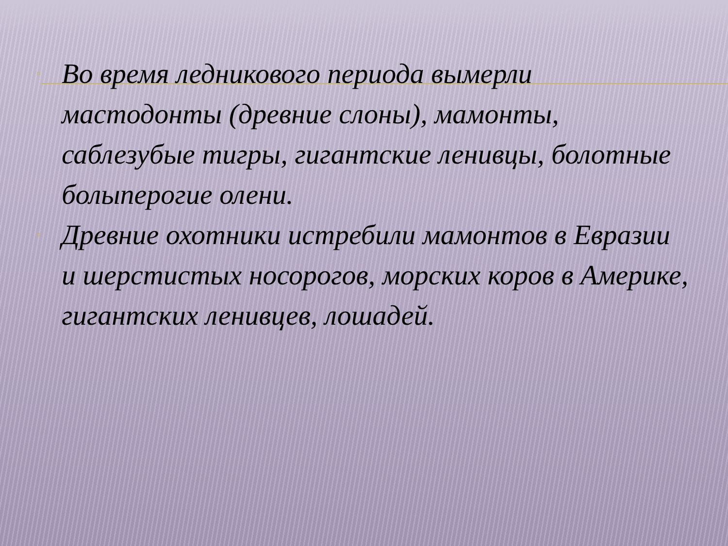▫ Во время ледникового периода вымерли мастодонты (древние слоны), мамонты, саблезубые тигры, гигантские ленивцы, болотные болыперогие олени.
▫ Древние охотники истребили мамонтов в Евразии и шерстистых носорогов, морских коров в Америке, гигантских ленивцев, лошадей.